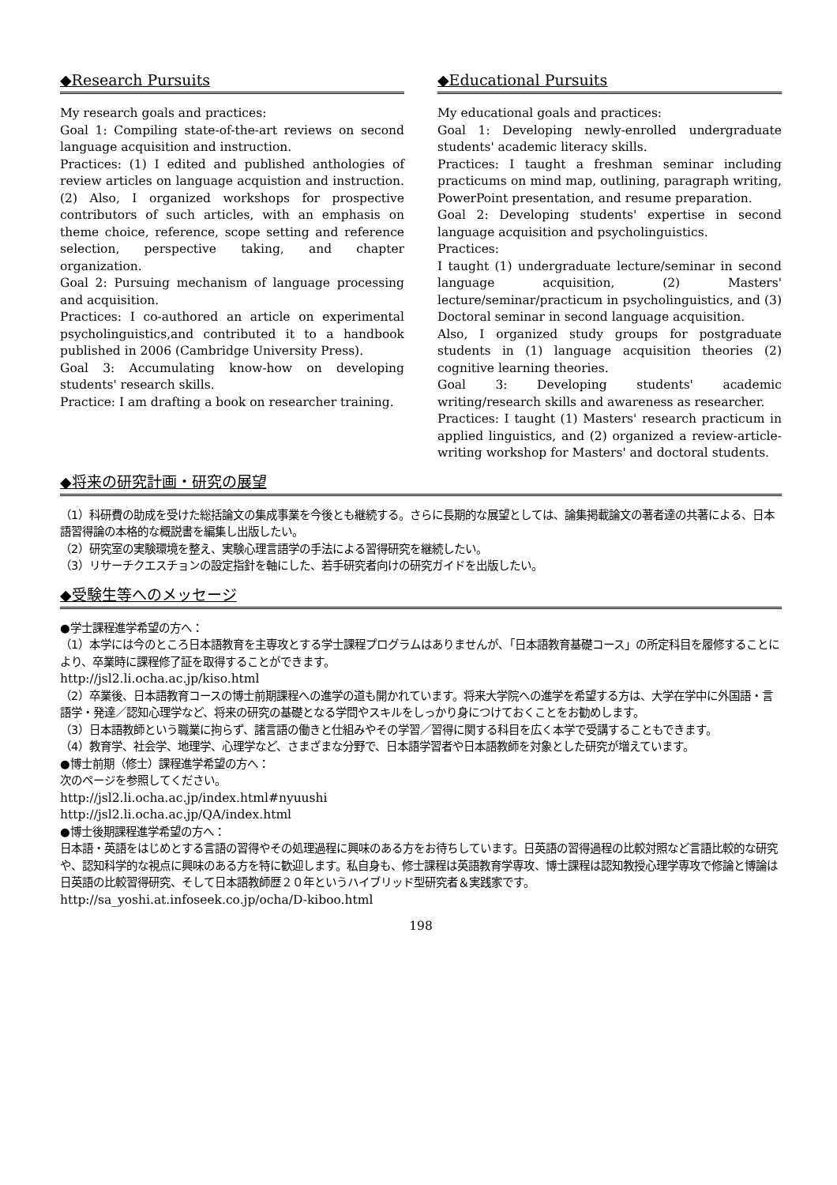◆Research Pursuits
My research goals and practices:
Goal 1: Compiling state-of-the-art reviews on second language acquisition and instruction.
Practices: (1) I edited and published anthologies of review articles on language acquistion and instruction. (2) Also, I organized workshops for prospective contributors of such articles, with an emphasis on theme choice, reference, scope setting and reference selection, perspective taking, and chapter organization.
Goal 2: Pursuing mechanism of language processing and acquisition.
Practices: I co-authored an article on experimental psycholinguistics,and contributed it to a handbook published in 2006 (Cambridge University Press).
Goal 3: Accumulating know-how on developing students' research skills.
Practice: I am drafting a book on researcher training.
◆Educational Pursuits
My educational goals and practices:
Goal 1: Developing newly-enrolled undergraduate students' academic literacy skills.
Practices: I taught a freshman seminar including practicums on mind map, outlining, paragraph writing, PowerPoint presentation, and resume preparation.
Goal 2: Developing students' expertise in second language acquisition and psycholinguistics.
Practices:
I taught (1) undergraduate lecture/seminar in second language acquisition, (2) Masters' lecture/seminar/practicum in psycholinguistics, and (3) Doctoral seminar in second language acquisition.
Also, I organized study groups for postgraduate students in (1) language acquisition theories (2) cognitive learning theories.
Goal 3: Developing students' academic writing/research skills and awareness as researcher.
Practices: I taught (1) Masters' research practicum in applied linguistics, and (2) organized a review-article-writing workshop for Masters' and doctoral students.
◆将来の研究計画・研究の展望
（1）科研費の助成を受けた総括論文の集成事業を今後とも継続する。さらに長期的な展望としては、論集掲載論文の著者達の共著による、日本語習得論の本格的な概説書を編集し出版したい。
（2）研究室の実験環境を整え、実験心理言語学の手法による習得研究を継続したい。
（3）リサーチクエスチョンの設定指針を軸にした、若手研究者向けの研究ガイドを出版したい。
◆受験生等へのメッセージ
●学士課程進学希望の方へ：
（1）本学には今のところ日本語教育を主専攻とする学士課程プログラムはありませんが､「日本語教育基礎コース」の所定科目を履修することにより、卒業時に課程修了証を取得することができます。
http://jsl2.li.ocha.ac.jp/kiso.html
（2）卒業後、日本語教育コースの博士前期課程への進学の道も開かれています。将来大学院への進学を希望する方は、大学在学中に外国語・言語学・発達／認知心理学など、将来の研究の基礎となる学問やスキルをしっかり身につけておくことをお勧めします。
（3）日本語教師という職業に拘らず、諸言語の働きと仕組みやその学習／習得に関する科目を広く本学で受講することもできます。
（4）教育学、社会学、地理学、心理学など、さまざまな分野で、日本語学習者や日本語教師を対象とした研究が増えています。
●博士前期（修士）課程進学希望の方へ：
次のページを参照してください。
http://jsl2.li.ocha.ac.jp/index.html#nyuushi
http://jsl2.li.ocha.ac.jp/QA/index.html
●博士後期課程進学希望の方へ：
日本語・英語をはじめとする言語の習得やその処理過程に興味のある方をお待ちしています。日英語の習得過程の比較対照など言語比較的な研究や、認知科学的な視点に興味のある方を特に歓迎します。私自身も、修士課程は英語教育学専攻、博士課程は認知教授心理学専攻で修論と博論は日英語の比較習得研究、そして日本語教師歴２０年というハイブリッド型研究者＆実践家です。
http://sa_yoshi.at.infoseek.co.jp/ocha/D-kiboo.html
198